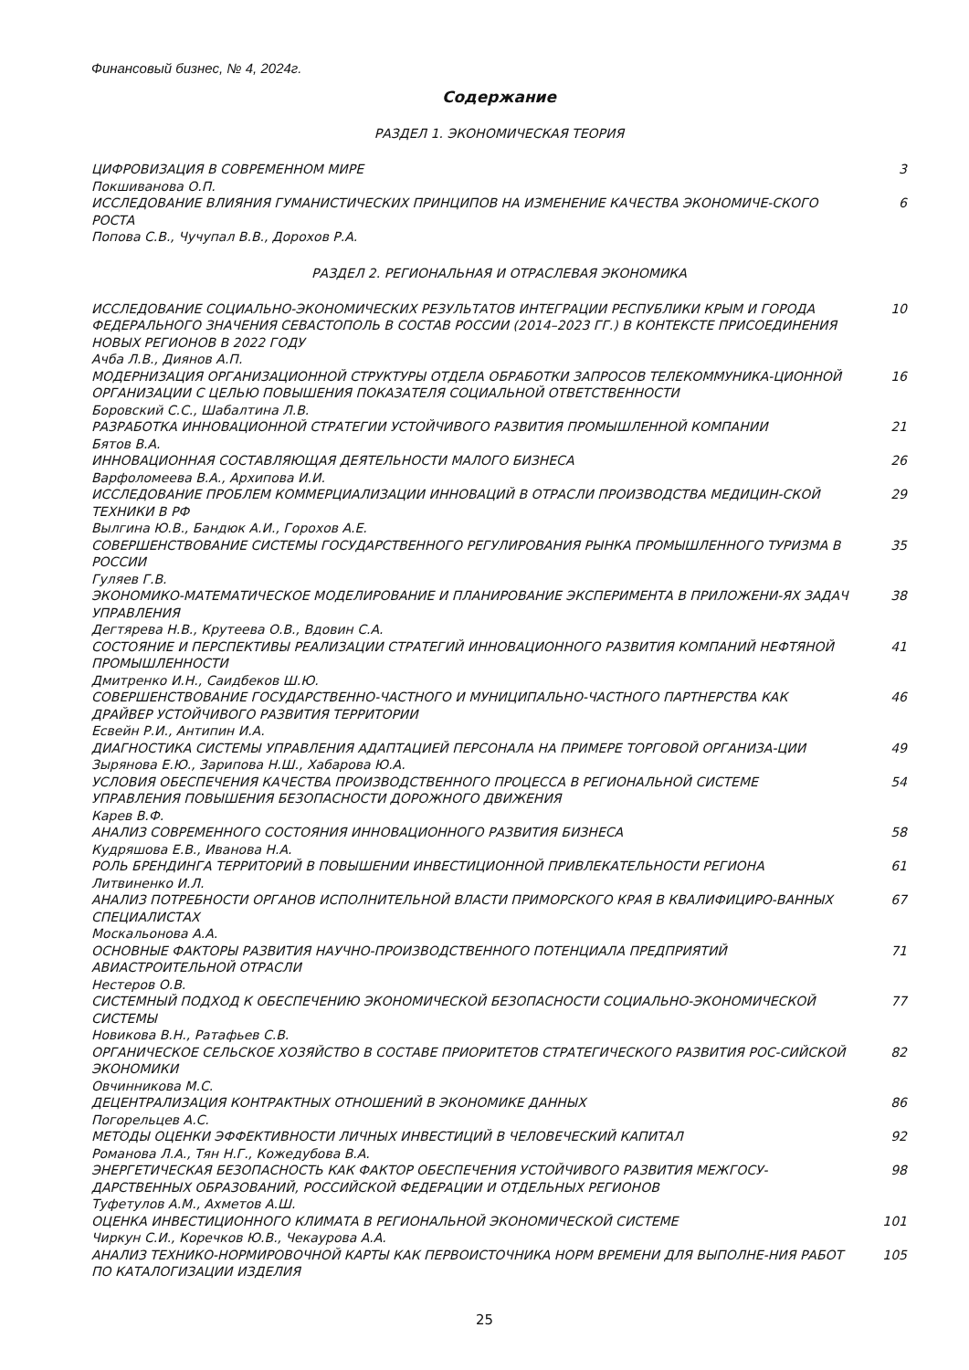Финансовый бизнес, № 4, 2024г.
Содержание
РАЗДЕЛ 1. ЭКОНОМИЧЕСКАЯ ТЕОРИЯ
ЦИФРОВИЗАЦИЯ В СОВРЕМЕННОМ МИРЕ 3
Покшиванова О.П.
ИССЛЕДОВАНИЕ ВЛИЯНИЯ ГУМАНИСТИЧЕСКИХ ПРИНЦИПОВ НА ИЗМЕНЕНИЕ КАЧЕСТВА ЭКОНОМИЧЕ-СКОГО РОСТА 6
Попова С.В., Чучупал В.В., Дорохов Р.А.
РАЗДЕЛ 2. РЕГИОНАЛЬНАЯ И ОТРАСЛЕВАЯ ЭКОНОМИКА
ИССЛЕДОВАНИЕ СОЦИАЛЬНО-ЭКОНОМИЧЕСКИХ РЕЗУЛЬТАТОВ ИНТЕГРАЦИИ РЕСПУБЛИКИ КРЫМ И ГОРОДА ФЕДЕРАЛЬНОГО ЗНАЧЕНИЯ СЕВАСТОПОЛЬ В СОСТАВ РОССИИ (2014–2023 ГГ.) В КОНТЕКСТЕ ПРИСОЕДИНЕНИЯ НОВЫХ РЕГИОНОВ В 2022 ГОДУ
10
Ачба Л.В., Диянов А.П.
МОДЕРНИЗАЦИЯ ОРГАНИЗАЦИОННОЙ СТРУКТУРЫ ОТДЕЛА ОБРАБОТКИ ЗАПРОСОВ ТЕЛЕКОММУНИКА-ЦИОННОЙ ОРГАНИЗАЦИИ С ЦЕЛЬЮ ПОВЫШЕНИЯ ПОКАЗАТЕЛЯ СОЦИАЛЬНОЙ ОТВЕТСТВЕННОСТИ
16
Боровский С.С., Шабалтина Л.В.
РАЗРАБОТКА ИННОВАЦИОННОЙ СТРАТЕГИИ УСТОЙЧИВОГО РАЗВИТИЯ ПРОМЫШЛЕННОЙ КОМПАНИИ 21
Бятов В.А.
ИННОВАЦИОННАЯ СОСТАВЛЯЮЩАЯ ДЕЯТЕЛЬНОСТИ МАЛОГО БИЗНЕСА 26
Варфоломеева В.А., Архипова И.И.
ИССЛЕДОВАНИЕ ПРОБЛЕМ КОММЕРЦИАЛИЗАЦИИ ИННОВАЦИЙ В ОТРАСЛИ ПРОИЗВОДСТВА МЕДИЦИН-СКОЙ ТЕХНИКИ В РФ 29
Вылгина Ю.В., Бандюк А.И., Горохов А.Е.
СОВЕРШЕНСТВОВАНИЕ СИСТЕМЫ ГОСУДАРСТВЕННОГО РЕГУЛИРОВАНИЯ РЫНКА ПРОМЫШЛЕННОГО ТУРИЗМА В РОССИИ 35
Гуляев Г.В.
ЭКОНОМИКО-МАТЕМАТИЧЕСКОЕ МОДЕЛИРОВАНИЕ И ПЛАНИРОВАНИЕ ЭКСПЕРИМЕНТА В ПРИЛОЖЕНИ-ЯХ ЗАДАЧ УПРАВЛЕНИЯ 38
Дегтярева Н.В., Крутеева О.В., Вдовин С.А.
СОСТОЯНИЕ И ПЕРСПЕКТИВЫ РЕАЛИЗАЦИИ СТРАТЕГИЙ ИННОВАЦИОННОГО РАЗВИТИЯ КОМПАНИЙ НЕФТЯНОЙ ПРОМЫШЛЕННОСТИ
41
Дмитренко И.Н., Саидбеков Ш.Ю.
СОВЕРШЕНСТВОВАНИЕ ГОСУДАРСТВЕННО-ЧАСТНОГО И МУНИЦИПАЛЬНО-ЧАСТНОГО ПАРТНЕРСТВА КАК ДРАЙВЕР УСТОЙЧИВОГО РАЗВИТИЯ ТЕРРИТОРИИ
46
Есвейн Р.И., Антипин И.А.
ДИАГНОСТИКА СИСТЕМЫ УПРАВЛЕНИЯ АДАПТАЦИЕЙ ПЕРСОНАЛА НА ПРИМЕРЕ ТОРГОВОЙ ОРГАНИЗА-ЦИИ 49
Зырянова Е.Ю., Зарипова Н.Ш., Хабарова Ю.А.
УСЛОВИЯ ОБЕСПЕЧЕНИЯ КАЧЕСТВА ПРОИЗВОДСТВЕННОГО ПРОЦЕССА В РЕГИОНАЛЬНОЙ СИСТЕМЕ УПРАВЛЕНИЯ ПОВЫШЕНИЯ БЕЗОПАСНОСТИ ДОРОЖНОГО ДВИЖЕНИЯ
54
Карев В.Ф.
АНАЛИЗ СОВРЕМЕННОГО СОСТОЯНИЯ ИННОВАЦИОННОГО РАЗВИТИЯ БИЗНЕСА 58
Кудряшова Е.В., Иванова Н.А.
РОЛЬ БРЕНДИНГА ТЕРРИТОРИЙ В ПОВЫШЕНИИ ИНВЕСТИЦИОННОЙ ПРИВЛЕКАТЕЛЬНОСТИ РЕГИОНА 61
Литвиненко И.Л.
АНАЛИЗ ПОТРЕБНОСТИ ОРГАНОВ ИСПОЛНИТЕЛЬНОЙ ВЛАСТИ ПРИМОРСКОГО КРАЯ В КВАЛИФИЦИРО-ВАННЫХ СПЕЦИАЛИСТАХ
67
Москальонова А.А.
ОСНОВНЫЕ ФАКТОРЫ РАЗВИТИЯ НАУЧНО-ПРОИЗВОДСТВЕННОГО ПОТЕНЦИАЛА ПРЕДПРИЯТИЙ АВИАСТРОИТЕЛЬНОЙ ОТРАСЛИ 71
Нестеров О.В.
СИСТЕМНЫЙ ПОДХОД К ОБЕСПЕЧЕНИЮ ЭКОНОМИЧЕСКОЙ БЕЗОПАСНОСТИ СОЦИАЛЬНО-ЭКОНОМИЧЕСКОЙ СИСТЕМЫ 77
Новикова В.Н., Ратафьев С.В.
ОРГАНИЧЕСКОЕ СЕЛЬСКОЕ ХОЗЯЙСТВО В СОСТАВЕ ПРИОРИТЕТОВ СТРАТЕГИЧЕСКОГО РАЗВИТИЯ РОС-СИЙСКОЙ ЭКОНОМИКИ
82
Овчинникова М.С.
ДЕЦЕНТРАЛИЗАЦИЯ КОНТРАКТНЫХ ОТНОШЕНИЙ В ЭКОНОМИКЕ ДАННЫХ 86
Погорельцев А.С.
МЕТОДЫ ОЦЕНКИ ЭФФЕКТИВНОСТИ ЛИЧНЫХ ИНВЕСТИЦИЙ В ЧЕЛОВЕЧЕСКИЙ КАПИТАЛ 92
Романова Л.А., Тян Н.Г., Кожедубова В.А.
ЭНЕРГЕТИЧЕСКАЯ БЕЗОПАСНОСТЬ КАК ФАКТОР ОБЕСПЕЧЕНИЯ УСТОЙЧИВОГО РАЗВИТИЯ МЕЖГОСУ-ДАРСТВЕННЫХ ОБРАЗОВАНИЙ, РОССИЙСКОЙ ФЕДЕРАЦИИ И ОТДЕЛЬНЫХ РЕГИОНОВ
98
Туфетулов А.М., Ахметов А.Ш.
ОЦЕНКА ИНВЕСТИЦИОННОГО КЛИМАТА В РЕГИОНАЛЬНОЙ ЭКОНОМИЧЕСКОЙ СИСТЕМЕ 101
Чиркун С.И., Коречков Ю.В., Чекаурова А.А.
АНАЛИЗ ТЕХНИКО-НОРМИРОВОЧНОЙ КАРТЫ КАК ПЕРВОИСТОЧНИКА НОРМ ВРЕМЕНИ ДЛЯ ВЫПОЛНЕ-НИЯ РАБОТ ПО КАТАЛОГИЗАЦИИ ИЗДЕЛИЯ
105
25